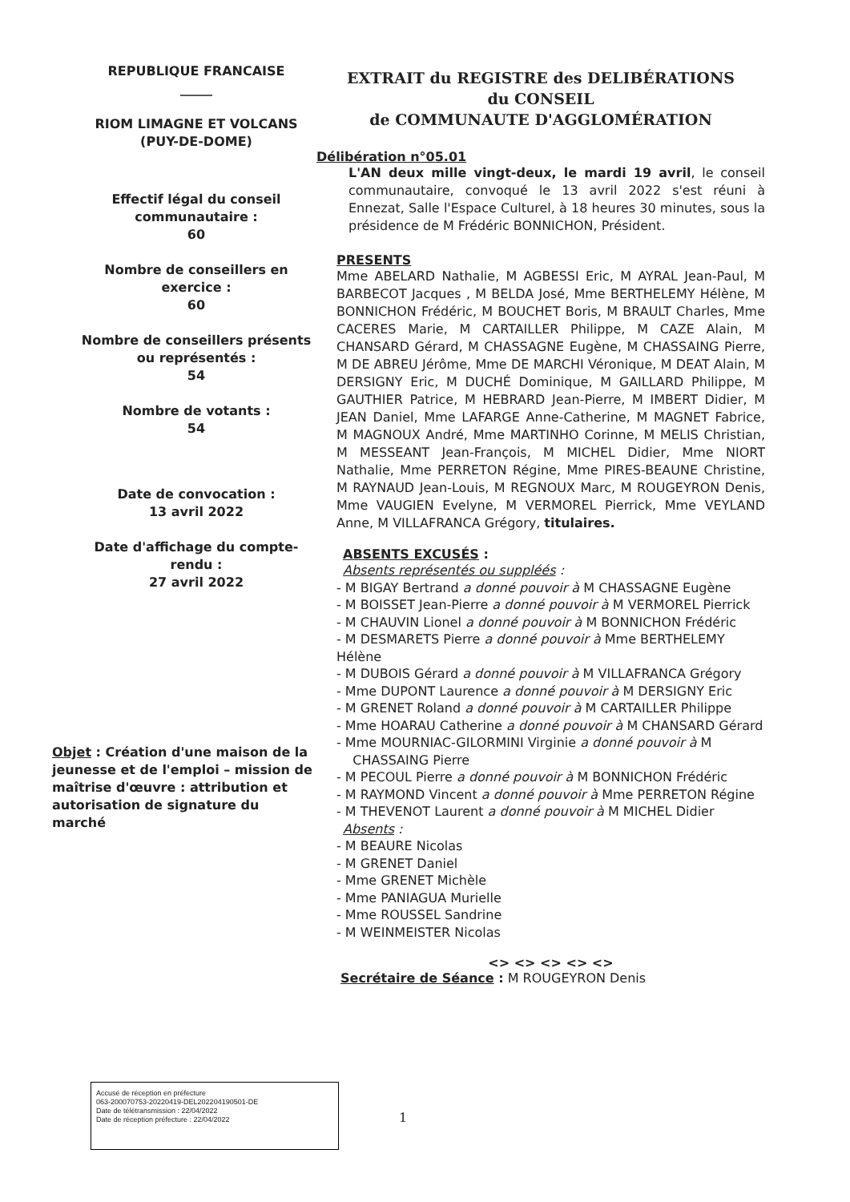REPUBLIQUE FRANCAISE
_____
RIOM LIMAGNE ET VOLCANS
(PUY-DE-DOME)
Effectif légal du conseil communautaire :
60
Nombre de conseillers en exercice :
60
Nombre de conseillers présents ou représentés :
54
Nombre de votants :
54
Date de convocation :
13 avril 2022
Date d'affichage du compte-rendu :
27 avril 2022
Objet : Création d'une maison de la jeunesse et de l'emploi – mission de maîtrise d'œuvre : attribution et autorisation de signature du marché
EXTRAIT du REGISTRE des DELIBÉRATIONS
du CONSEIL
de COMMUNAUTE D'AGGLOMÉRATION
Délibération n°05.01
L'AN deux mille vingt-deux, le mardi 19 avril, le conseil communautaire, convoqué le 13 avril 2022 s'est réuni à Ennezat, Salle l'Espace Culturel, à 18 heures 30 minutes, sous la présidence de M Frédéric BONNICHON, Président.
PRESENTS
Mme ABELARD Nathalie, M AGBESSI Eric, M AYRAL Jean-Paul, M BARBECOT Jacques , M BELDA José, Mme BERTHELEMY Hélène, M BONNICHON Frédéric, M BOUCHET Boris, M BRAULT Charles, Mme CACERES Marie, M CARTAILLER Philippe, M CAZE Alain, M CHANSARD Gérard, M CHASSAGNE Eugène, M CHASSAING Pierre, M DE ABREU Jérôme, Mme DE MARCHI Véronique, M DEAT Alain, M DERSIGNY Eric, M DUCHÉ Dominique, M GAILLARD Philippe, M GAUTHIER Patrice, M HEBRARD Jean-Pierre, M IMBERT Didier, M JEAN Daniel, Mme LAFARGE Anne-Catherine, M MAGNET Fabrice, M MAGNOUX André, Mme MARTINHO Corinne, M MELIS Christian, M MESSEANT Jean-François, M MICHEL Didier, Mme NIORT Nathalie, Mme PERRETON Régine, Mme PIRES-BEAUNE Christine, M RAYNAUD Jean-Louis, M REGNOUX Marc, M ROUGEYRON Denis, Mme VAUGIEN Evelyne, M VERMOREL Pierrick, Mme VEYLAND Anne, M VILLAFRANCA Grégory, titulaires.
ABSENTS EXCUSÉS :
Absents représentés ou suppléés :
- M BIGAY Bertrand a donné pouvoir à M CHASSAGNE Eugène
- M BOISSET Jean-Pierre a donné pouvoir à M VERMOREL Pierrick
- M CHAUVIN Lionel a donné pouvoir à M BONNICHON Frédéric
- M DESMARETS Pierre a donné pouvoir à Mme BERTHELEMY Hélène
- M DUBOIS Gérard a donné pouvoir à M VILLAFRANCA Grégory
- Mme DUPONT Laurence a donné pouvoir à M DERSIGNY Eric
- M GRENET Roland a donné pouvoir à M CARTAILLER Philippe
- Mme HOARAU Catherine a donné pouvoir à M CHANSARD Gérard
- Mme MOURNIAC-GILORMINI Virginie a donné pouvoir à M
CHASSAING Pierre
- M PECOUL Pierre a donné pouvoir à M BONNICHON Frédéric
- M RAYMOND Vincent a donné pouvoir à Mme PERRETON Régine
- M THEVENOT Laurent a donné pouvoir à M MICHEL Didier
Absents :
- M BEAURE Nicolas
- M GRENET Daniel
- Mme GRENET Michèle
- Mme PANIAGUA Murielle
- Mme ROUSSEL Sandrine
- M WEINMEISTER Nicolas
<> <> <> <> <>
Secrétaire de Séance : M ROUGEYRON Denis
Accusé de réception en préfecture
063-200070753-20220419-DEL202204190501-DE
Date de télétransmission : 22/04/2022
Date de réception préfecture : 22/04/2022
1